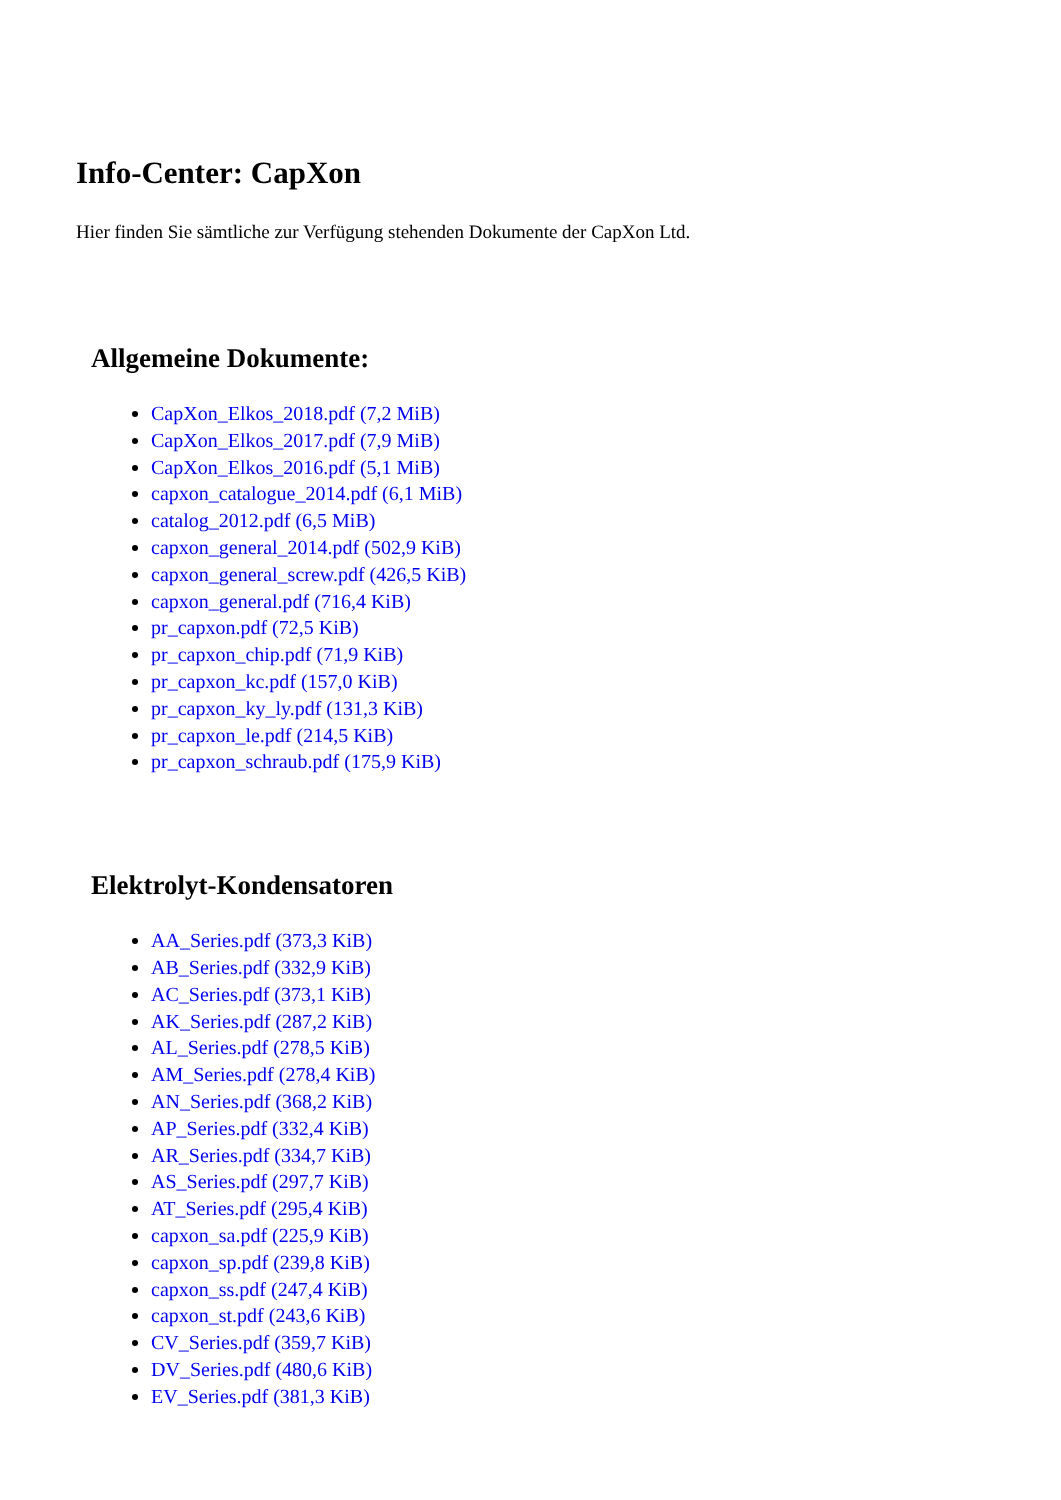Info-Center: CapXon
Hier finden Sie sämtliche zur Verfügung stehenden Dokumente der CapXon Ltd.
Allgemeine Dokumente:
CapXon_Elkos_2018.pdf (7,2 MiB)
CapXon_Elkos_2017.pdf (7,9 MiB)
CapXon_Elkos_2016.pdf (5,1 MiB)
capxon_catalogue_2014.pdf (6,1 MiB)
catalog_2012.pdf (6,5 MiB)
capxon_general_2014.pdf (502,9 KiB)
capxon_general_screw.pdf (426,5 KiB)
capxon_general.pdf (716,4 KiB)
pr_capxon.pdf (72,5 KiB)
pr_capxon_chip.pdf (71,9 KiB)
pr_capxon_kc.pdf (157,0 KiB)
pr_capxon_ky_ly.pdf (131,3 KiB)
pr_capxon_le.pdf (214,5 KiB)
pr_capxon_schraub.pdf (175,9 KiB)
Elektrolyt-Kondensatoren
AA_Series.pdf (373,3 KiB)
AB_Series.pdf (332,9 KiB)
AC_Series.pdf (373,1 KiB)
AK_Series.pdf (287,2 KiB)
AL_Series.pdf (278,5 KiB)
AM_Series.pdf (278,4 KiB)
AN_Series.pdf (368,2 KiB)
AP_Series.pdf (332,4 KiB)
AR_Series.pdf (334,7 KiB)
AS_Series.pdf (297,7 KiB)
AT_Series.pdf (295,4 KiB)
capxon_sa.pdf (225,9 KiB)
capxon_sp.pdf (239,8 KiB)
capxon_ss.pdf (247,4 KiB)
capxon_st.pdf (243,6 KiB)
CV_Series.pdf (359,7 KiB)
DV_Series.pdf (480,6 KiB)
EV_Series.pdf (381,3 KiB)